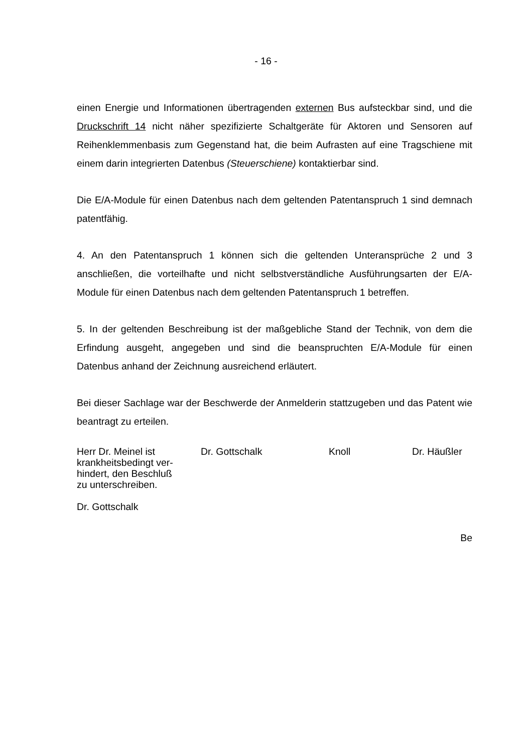- 16 -
einen Energie und Informationen übertragenden externen Bus aufsteckbar sind, und die Druckschrift 14 nicht näher spezifizierte Schaltgeräte für Aktoren und Sensoren auf Reihenklemmenbasis zum Gegenstand hat, die beim Aufrasten auf eine Tragschiene mit einem darin integrierten Datenbus (Steuerschiene) kontaktierbar sind.
Die E/A-Module für einen Datenbus nach dem geltenden Patentanspruch 1 sind demnach patentfähig.
4. An den Patentanspruch 1 können sich die geltenden Unteransprüche 2 und 3 anschließen, die vorteilhafte und nicht selbstverständliche Ausführungsarten der E/A-Module für einen Datenbus nach dem geltenden Patentanspruch 1 betreffen.
5. In der geltenden Beschreibung ist der maßgebliche Stand der Technik, von dem die Erfindung ausgeht, angegeben und sind die beanspruchten E/A-Module für einen Datenbus anhand der Zeichnung ausreichend erläutert.
Bei dieser Sachlage war der Beschwerde der Anmelderin stattzugeben und das Patent wie beantragt zu erteilen.
Herr Dr. Meinel ist
krankheitsbedingt ver-
hindert, den Beschluß
zu unterschreiben.
Dr. Gottschalk
Dr. Gottschalk Knoll Dr. Häußler
Be